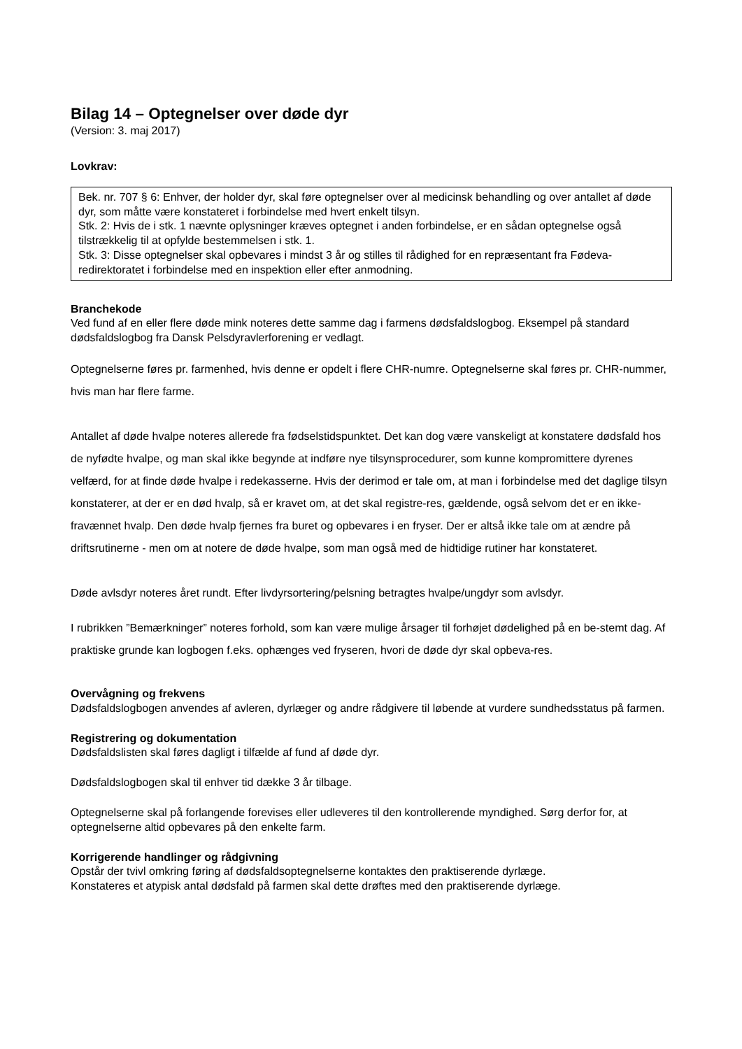Bilag 14 – Optegnelser over døde dyr
(Version: 3. maj 2017)
Lovkrav:
Bek. nr. 707 § 6: Enhver, der holder dyr, skal føre optegnelser over al medicinsk behandling og over antallet af døde dyr, som måtte være konstateret i forbindelse med hvert enkelt tilsyn.
Stk. 2: Hvis de i stk. 1 nævnte oplysninger kræves optegnet i anden forbindelse, er en sådan optegnelse også tilstrækkelig til at opfylde bestemmelsen i stk. 1.
Stk. 3: Disse optegnelser skal opbevares i mindst 3 år og stilles til rådighed for en repræsentant fra Fødeva-redirektoratet i forbindelse med en inspektion eller efter anmodning.
Branchekode
Ved fund af en eller flere døde mink noteres dette samme dag i farmens dødsfaldslogbog. Eksempel på standard dødsfaldslogbog fra Dansk Pelsdyravlerforening er vedlagt.
Optegnelserne føres pr. farmenhed, hvis denne er opdelt i flere CHR-numre. Optegnelserne skal føres pr. CHR-nummer, hvis man har flere farme.
Antallet af døde hvalpe noteres allerede fra fødselstidspunktet. Det kan dog være vanskeligt at konstatere dødsfald hos de nyfødte hvalpe, og man skal ikke begynde at indføre nye tilsynsprocedurer, som kunne kompromittere dyrenes velfærd, for at finde døde hvalpe i redekasserne. Hvis der derimod er tale om, at man i forbindelse med det daglige tilsyn konstaterer, at der er en død hvalp, så er kravet om, at det skal registre-res, gældende, også selvom det er en ikke-fravænnet hvalp. Den døde hvalp fjernes fra buret og opbevares i en fryser. Der er altså ikke tale om at ændre på driftsrutinerne - men om at notere de døde hvalpe, som man også med de hidtidige rutiner har konstateret.
Døde avlsdyr noteres året rundt. Efter livdyrsortering/pelsning betragtes hvalpe/ungdyr som avlsdyr.
I rubrikken ”Bemærkninger” noteres forhold, som kan være mulige årsager til forhøjet dødelighed på en be-stemt dag. Af praktiske grunde kan logbogen f.eks. ophænges ved fryseren, hvori de døde dyr skal opbeva-res.
Overvågning og frekvens
Dødsfaldslogbogen anvendes af avleren, dyrlæger og andre rådgivere til løbende at vurdere sundhedsstatus på farmen.
Registrering og dokumentation
Dødsfaldslisten skal føres dagligt i tilfælde af fund af døde dyr.
Dødsfaldslogbogen skal til enhver tid dække 3 år tilbage.
Optegnelserne skal på forlangende forevises eller udleveres til den kontrollerende myndighed. Sørg derfor for, at optegnelserne altid opbevares på den enkelte farm.
Korrigerende handlinger og rådgivning
Opstår der tvivl omkring føring af dødsfaldsoptegnelserne kontaktes den praktiserende dyrlæge.
Konstateres et atypisk antal dødsfald på farmen skal dette drøftes med den praktiserende dyrlæge.